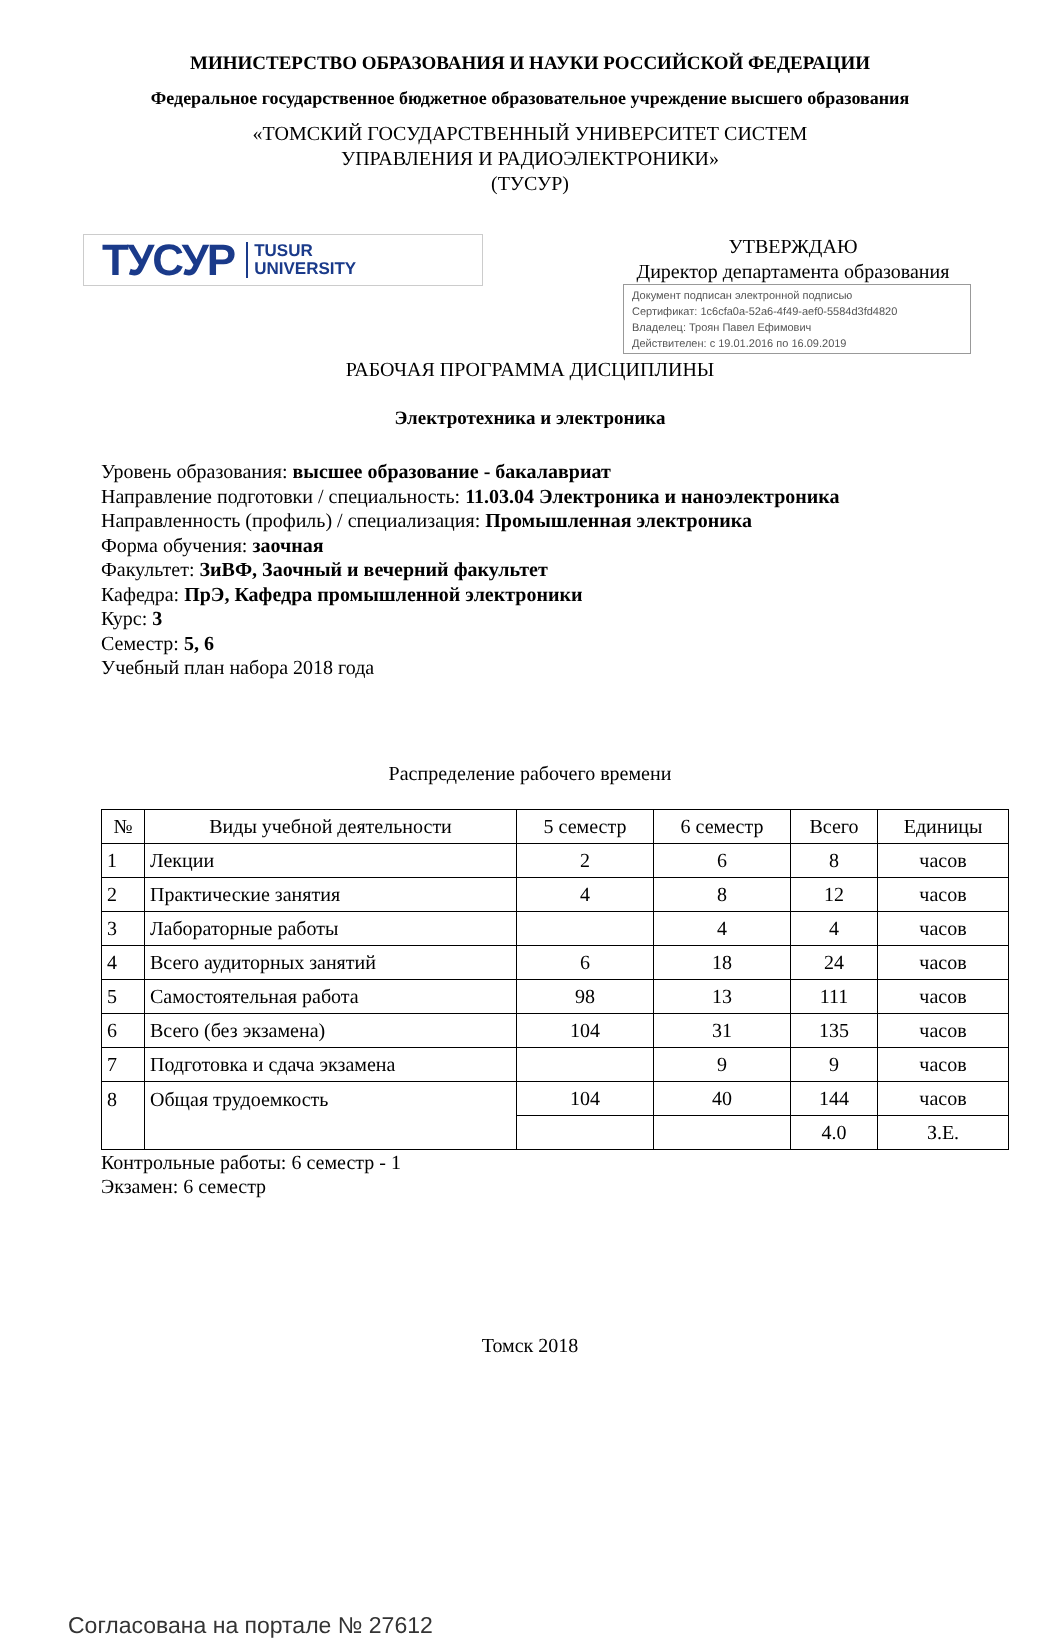МИНИСТЕРСТВО ОБРАЗОВАНИЯ И НАУКИ РОССИЙСКОЙ ФЕДЕРАЦИИ
Федеральное государственное бюджетное образовательное учреждение высшего образования
«ТОМСКИЙ ГОСУДАРСТВЕННЫЙ УНИВЕРСИТЕТ СИСТЕМ
УПРАВЛЕНИЯ И РАДИОЭЛЕКТРОНИКИ»
(ТУСУР)
ТУСУР TUSUR
UNIVERSITY
УТВЕРЖДАЮ
Директор департамента образования
Документ подписан электронной подписью
Сертификат: 1c6cfa0a-52a6-4f49-aef0-5584d3fd4820
Владелец: Троян Павел Ефимович
Действителен: с 19.01.2016 по 16.09.2019
РАБОЧАЯ ПРОГРАММА ДИСЦИПЛИНЫ
Электротехника и электроника
Уровень образования: высшее образование - бакалавриат
Направление подготовки / специальность: 11.03.04 Электроника и наноэлектроника
Направленность (профиль) / специализация: Промышленная электроника
Форма обучения: заочная
Факультет: ЗиВФ, Заочный и вечерний факультет
Кафедра: ПрЭ, Кафедра промышленной электроники
Курс: 3
Семестр: 5, 6
Учебный план набора 2018 года
Распределение рабочего времени
| № | Виды учебной деятельности | 5 семестр | 6 семестр | Всего | Единицы |
| --- | --- | --- | --- | --- | --- |
| 1 | Лекции | 2 | 6 | 8 | часов |
| 2 | Практические занятия | 4 | 8 | 12 | часов |
| 3 | Лабораторные работы | | 4 | 4 | часов |
| 4 | Всего аудиторных занятий | 6 | 18 | 24 | часов |
| 5 | Самостоятельная работа | 98 | 13 | 111 | часов |
| 6 | Всего (без экзамена) | 104 | 31 | 135 | часов |
| 7 | Подготовка и сдача экзамена | | 9 | 9 | часов |
| 8 | Общая трудоемкость | 104 | 40 | 144 | часов |
| | | | | 4.0 | З.Е. |
Контрольные работы: 6 семестр - 1
Экзамен: 6 семестр
Томск 2018
Согласована на портале № 27612